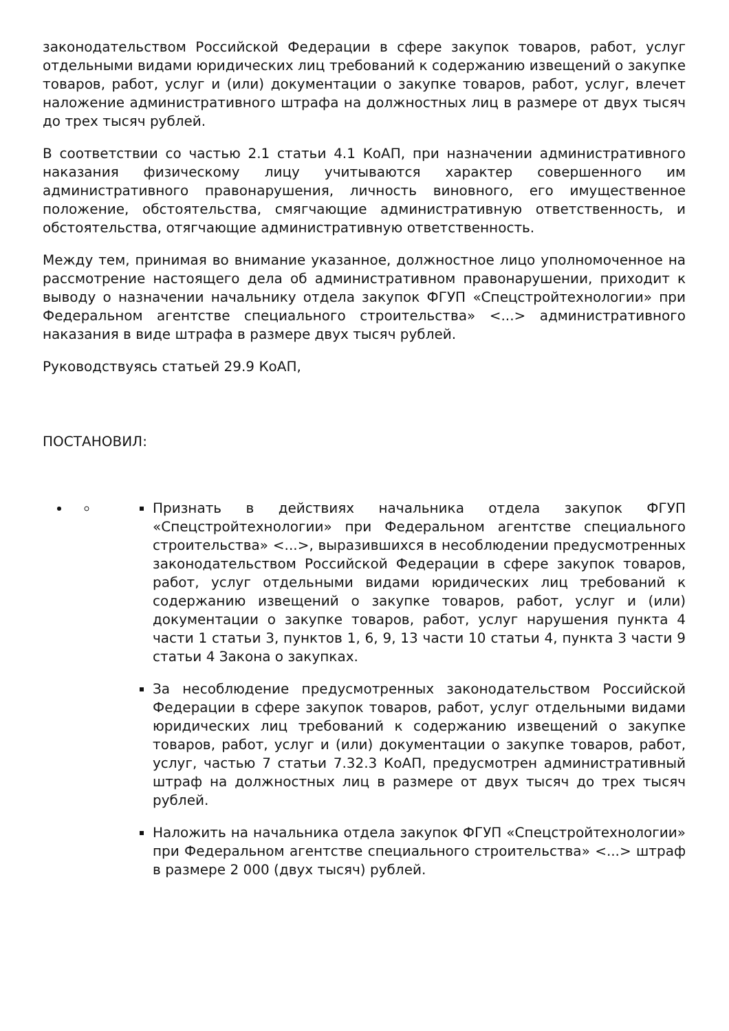законодательством Российской Федерации в сфере закупок товаров, работ, услуг отдельными видами юридических лиц требований к содержанию извещений о закупке товаров, работ, услуг и (или) документации о закупке товаров, работ, услуг, влечет наложение административного штрафа на должностных лиц в размере от двух тысяч до трех тысяч рублей.
В соответствии со частью 2.1 статьи 4.1 КоАП, при назначении административного наказания физическому лицу учитываются характер совершенного им административного правонарушения, личность виновного, его имущественное положение, обстоятельства, смягчающие административную ответственность, и обстоятельства, отягчающие административную ответственность.
Между тем, принимая во внимание указанное, должностное лицо уполномоченное на рассмотрение настоящего дела об административном правонарушении, приходит к выводу о назначении начальнику отдела закупок ФГУП «Спецстройтехнологии» при Федеральном агентстве специального строительства» <...> административного наказания в виде штрафа в размере двух тысяч рублей.
Руководствуясь статьей 29.9 КоАП,
ПОСТАНОВИЛ:
Признать в действиях начальника отдела закупок ФГУП «Спецстройтехнологии» при Федеральном агентстве специального строительства» <...>, выразившихся в несоблюдении предусмотренных законодательством Российской Федерации в сфере закупок товаров, работ, услуг отдельными видами юридических лиц требований к содержанию извещений о закупке товаров, работ, услуг и (или) документации о закупке товаров, работ, услуг нарушения пункта 4 части 1 статьи 3, пунктов 1, 6, 9, 13 части 10 статьи 4, пункта 3 части 9 статьи 4 Закона о закупках.
За несоблюдение предусмотренных законодательством Российской Федерации в сфере закупок товаров, работ, услуг отдельными видами юридических лиц требований к содержанию извещений о закупке товаров, работ, услуг и (или) документации о закупке товаров, работ, услуг, частью 7 статьи 7.32.3 КоАП, предусмотрен административный штраф на должностных лиц в размере от двух тысяч до трех тысяч рублей.
Наложить на начальника отдела закупок ФГУП «Спецстройтехнологии» при Федеральном агентстве специального строительства» <...> штраф в размере 2 000 (двух тысяч) рублей.